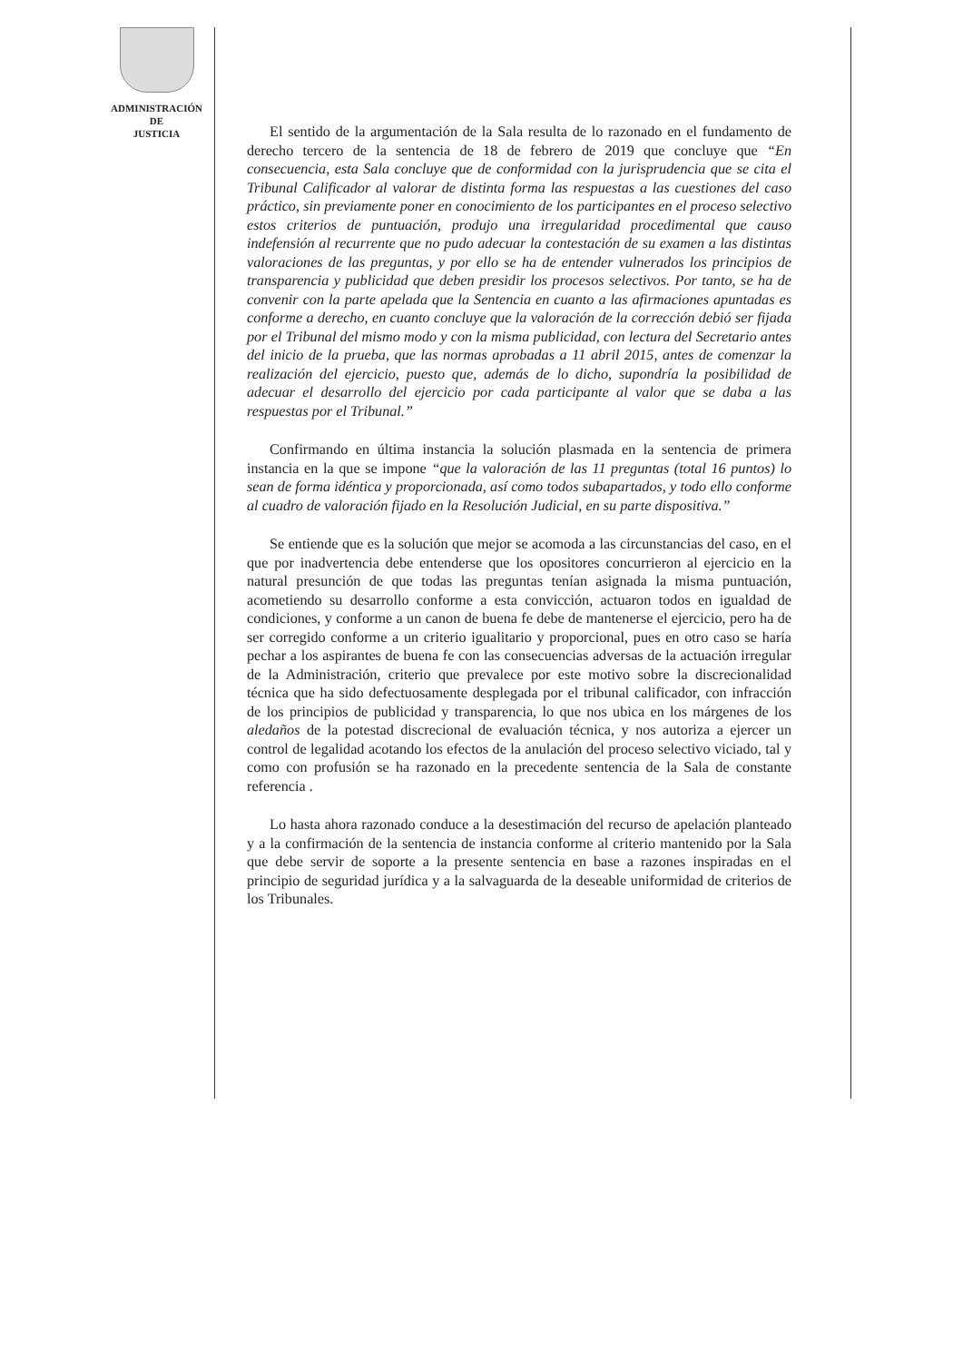ADMINISTRACIÓN
DE
JUSTICIA
El sentido de la argumentación de la Sala resulta de lo razonado en el fundamento de derecho tercero de la sentencia de 18 de febrero de 2019 que concluye que “En consecuencia, esta Sala concluye que de conformidad con la jurisprudencia que se cita el Tribunal Calificador al valorar de distinta forma las respuestas a las cuestiones del caso práctico, sin previamente poner en conocimiento de los participantes en el proceso selectivo estos criterios de puntuación, produjo una irregularidad procedimental que causo indefensión al recurrente que no pudo adecuar la contestación de su examen a las distintas valoraciones de las preguntas, y por ello se ha de entender vulnerados los principios de transparencia y publicidad que deben presidir los procesos selectivos. Por tanto, se ha de convenir con la parte apelada que la Sentencia en cuanto a las afirmaciones apuntadas es conforme a derecho, en cuanto concluye que la valoración de la corrección debió ser fijada por el Tribunal del mismo modo y con la misma publicidad, con lectura del Secretario antes del inicio de la prueba, que las normas aprobadas a 11 abril 2015, antes de comenzar la realización del ejercicio, puesto que, además de lo dicho, supondría la posibilidad de adecuar el desarrollo del ejercicio por cada participante al valor que se daba a las respuestas por el Tribunal.”
Confirmando en última instancia la solución plasmada en la sentencia de primera instancia en la que se impone “que la valoración de las 11 preguntas (total 16 puntos) lo sean de forma idéntica y proporcionada, así como todos subapartados, y todo ello conforme al cuadro de valoración fijado en la Resolución Judicial, en su parte dispositiva.”
Se entiende que es la solución que mejor se acomoda a las circunstancias del caso, en el que por inadvertencia debe entenderse que los opositores concurrieron al ejercicio en la natural presunción de que todas las preguntas tenían asignada la misma puntuación, acometiendo su desarrollo conforme a esta convicción, actuaron todos en igualdad de condiciones, y conforme a un canon de buena fe debe de mantenerse el ejercicio, pero ha de ser corregido conforme a un criterio igualitario y proporcional, pues en otro caso se haría pechar a los aspirantes de buena fe con las consecuencias adversas de la actuación irregular de la Administración, criterio que prevalece por este motivo sobre la discrecionalidad técnica que ha sido defectuosamente desplegada por el tribunal calificador, con infracción de los principios de publicidad y transparencia, lo que nos ubica en los márgenes de los aledaños de la potestad discrecional de evaluación técnica, y nos autoriza a ejercer un control de legalidad acotando los efectos de la anulación del proceso selectivo viciado, tal y como con profusión se ha razonado en la precedente sentencia de la Sala de constante referencia .
Lo hasta ahora razonado conduce a la desestimación del recurso de apelación planteado y a la confirmación de la sentencia de instancia conforme al criterio mantenido por la Sala que debe servir de soporte a la presente sentencia en base a razones inspiradas en el principio de seguridad jurídica y a la salvaguarda de la deseable uniformidad de criterios de los Tribunales.